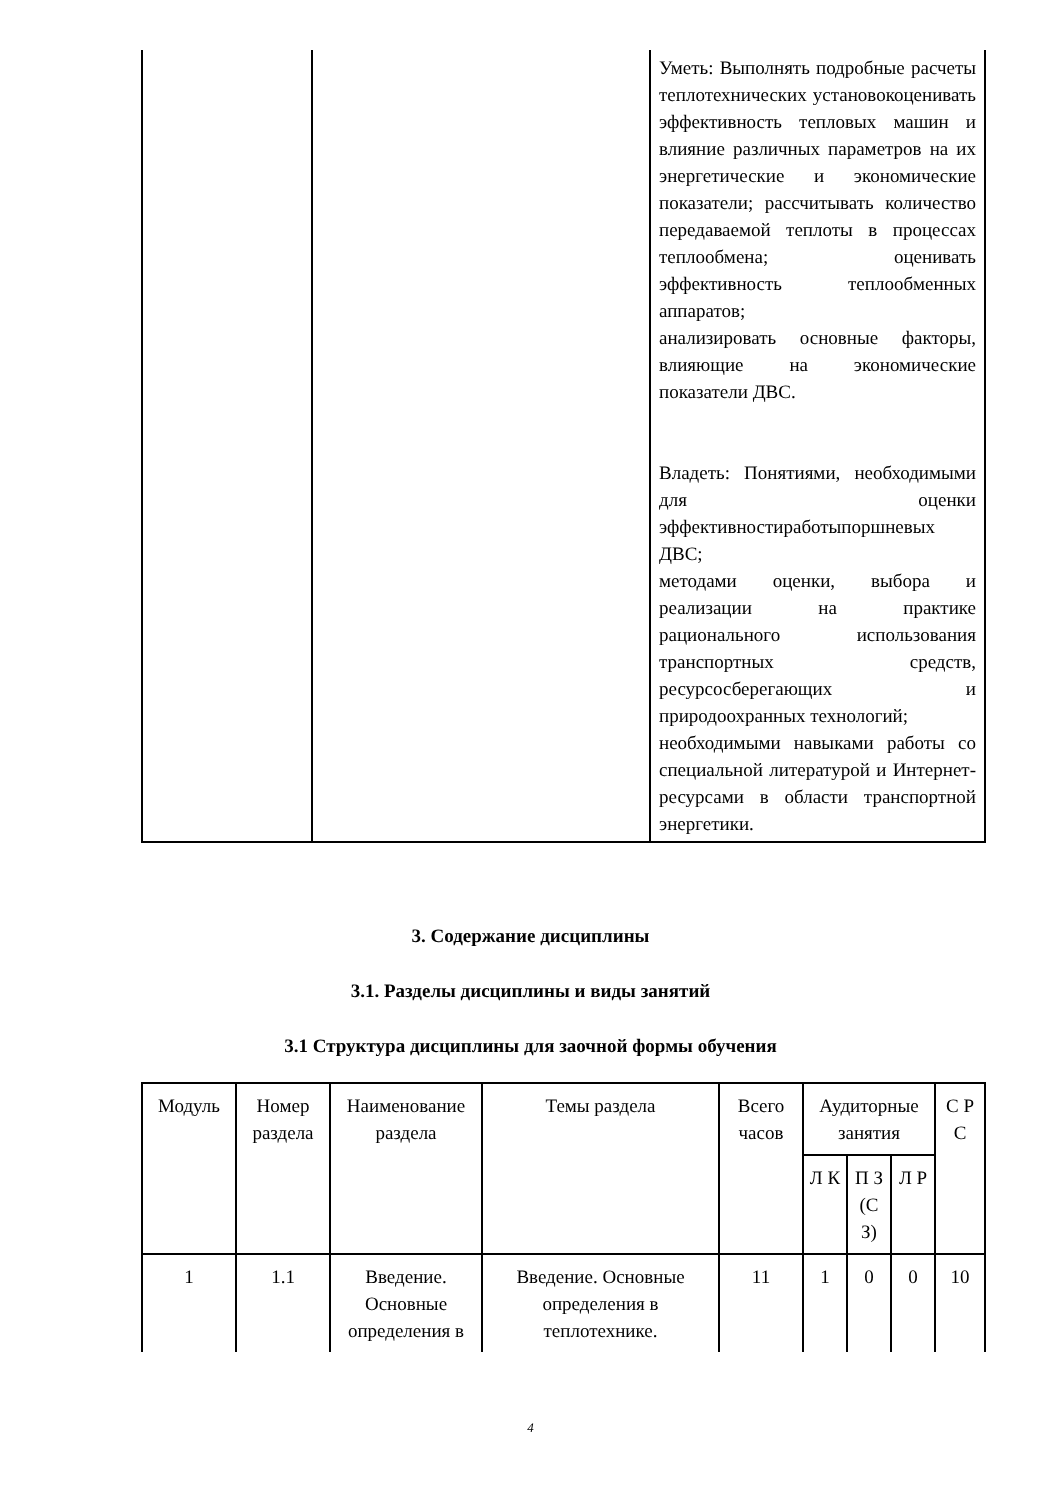| | | Уметь: Выполнять подробные расчеты теплотехнических установокоценивать эффективность тепловых машин и влияние различных параметров на их энергетические и экономические показатели; рассчитывать количество передаваемой теплоты в процессах теплообмена; оценивать эффективность теплообменных аппаратов; анализировать основные факторы, влияющие на экономические показатели ДВС. Владеть: Понятиями, необходимыми для оценки эффективностиработыпоршневых ДВС; методами оценки, выбора и реализации на практике рационального использования транспортных средств, ресурсосберегающих и природоохранных технологий; необходимыми навыками работы со специальной литературой и Интернет-ресурсами в области транспортной энергетики. |
3. Содержание дисциплины
3.1. Разделы дисциплины и виды занятий
3.1 Структура дисциплины для заочной формы обучения
| Модуль | Номер раздела | Наименование раздела | Темы раздела | Всего часов | Аудиторные занятия | | | С Р С |
| --- | --- | --- | --- | --- | --- | --- | --- | --- |
| | | | | | Л К | П З (С З) | Л Р | |
| 1 | 1.1 | Введение. Основные определения в | Введение. Основные определения в теплотехнике. | 11 | 1 | 0 | 0 | 10 |
4